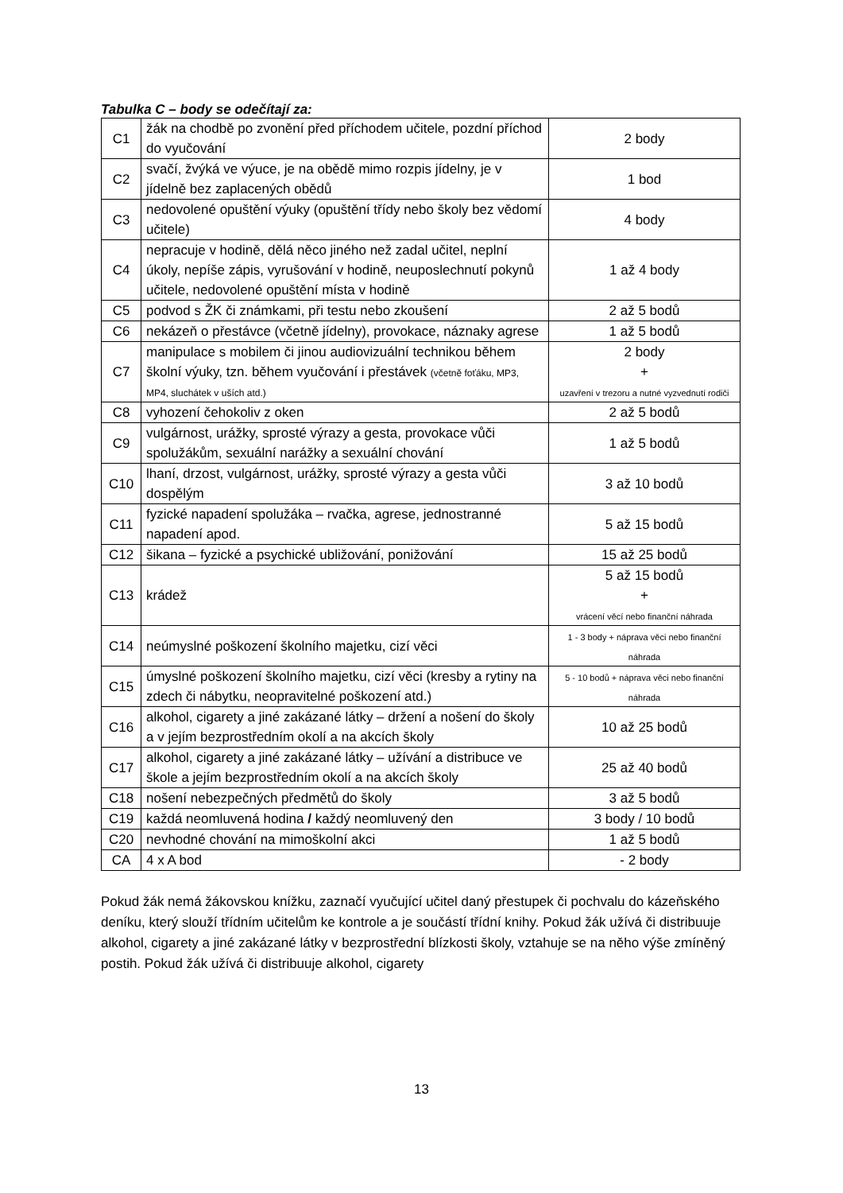Tabulka C – body se odečítají za:
| C1 | žák na chodbě po zvonění před příchodem učitele, pozdní příchod do vyučování | 2 body |
| C2 | svačí, žvýká ve výuce, je na obědě mimo rozpis jídelny, je v jídelně bez zaplacených obědů | 1 bod |
| C3 | nedovolené opuštění výuky (opuštění třídy nebo školy bez vědomí učitele) | 4 body |
| C4 | nepracuje v hodině, dělá něco jiného než zadal učitel, neplní úkoly, nepíše zápis, vyrušování v hodině, neuposlechnutí pokynů učitele, nedovolené opuštění místa v hodině | 1 až 4 body |
| C5 | podvod s ŽK či známkami, při testu nebo zkoušení | 2 až 5 bodů |
| C6 | nekázeň o přestávce (včetně jídelny), provokace, náznaky agrese | 1 až 5 bodů |
| C7 | manipulace s mobilem či jinou audiovizuální technikou během školní výuky, tzn. během vyučování i přestávek (včetně foťáku, MP3, MP4, sluchátek v uších atd.) | 2 body + uzavření v trezoru a nutné vyzvednutí rodiči |
| C8 | vyhození čehokoliv z oken | 2 až 5 bodů |
| C9 | vulgárnost, urážky, sprosté výrazy a gesta, provokace vůči spolužákům, sexuální narážky a sexuální chování | 1 až 5 bodů |
| C10 | lhaní, drzost, vulgárnost, urážky, sprosté výrazy a gesta vůči dospělým | 3 až 10 bodů |
| C11 | fyzické napadení spolužáka – rvačka, agrese, jednostranné napadení apod. | 5 až 15 bodů |
| C12 | šikana – fyzické a psychické ubližování, ponižování | 15 až 25 bodů |
| C13 | krádež | 5 až 15 bodů + vrácení věcí nebo finanční náhrada |
| C14 | neúmyslné poškození školního majetku, cizí věci | 1 - 3 body + náprava věci nebo finanční náhrada |
| C15 | úmyslné poškození školního majetku, cizí věci (kresby a rytiny na zdech či nábytku, neopravitelné poškození atd.) | 5 - 10 bodů + náprava věci nebo finanční náhrada |
| C16 | alkohol, cigarety a jiné zakázané látky – držení a nošení do školy a v jejím bezprostředním okolí a na akcích školy | 10 až 25 bodů |
| C17 | alkohol, cigarety a jiné zakázané látky – užívání a distribuce ve škole a jejím bezprostředním okolí a na akcích školy | 25 až 40 bodů |
| C18 | nošení nebezpečných předmětů do školy | 3 až 5 bodů |
| C19 | každá neomluvená hodina / každý neomluvený den | 3 body / 10 bodů |
| C20 | nevhodné chování na mimoškolní akci | 1 až 5 bodů |
| CA | 4 x A bod | - 2 body |
Pokud žák nemá žákovskou knížku, zaznačí vyučující učitel daný přestupek či pochvalu do kázeňského deníku, který slouží třídním učitelům ke kontrole a je součástí třídní knihy. Pokud žák užívá či distribuuje alkohol, cigarety a jiné zakázané látky v bezprostřední blízkosti školy, vztahuje se na něho výše zmíněný postih. Pokud žák užívá či distribuuje alkohol, cigarety
13